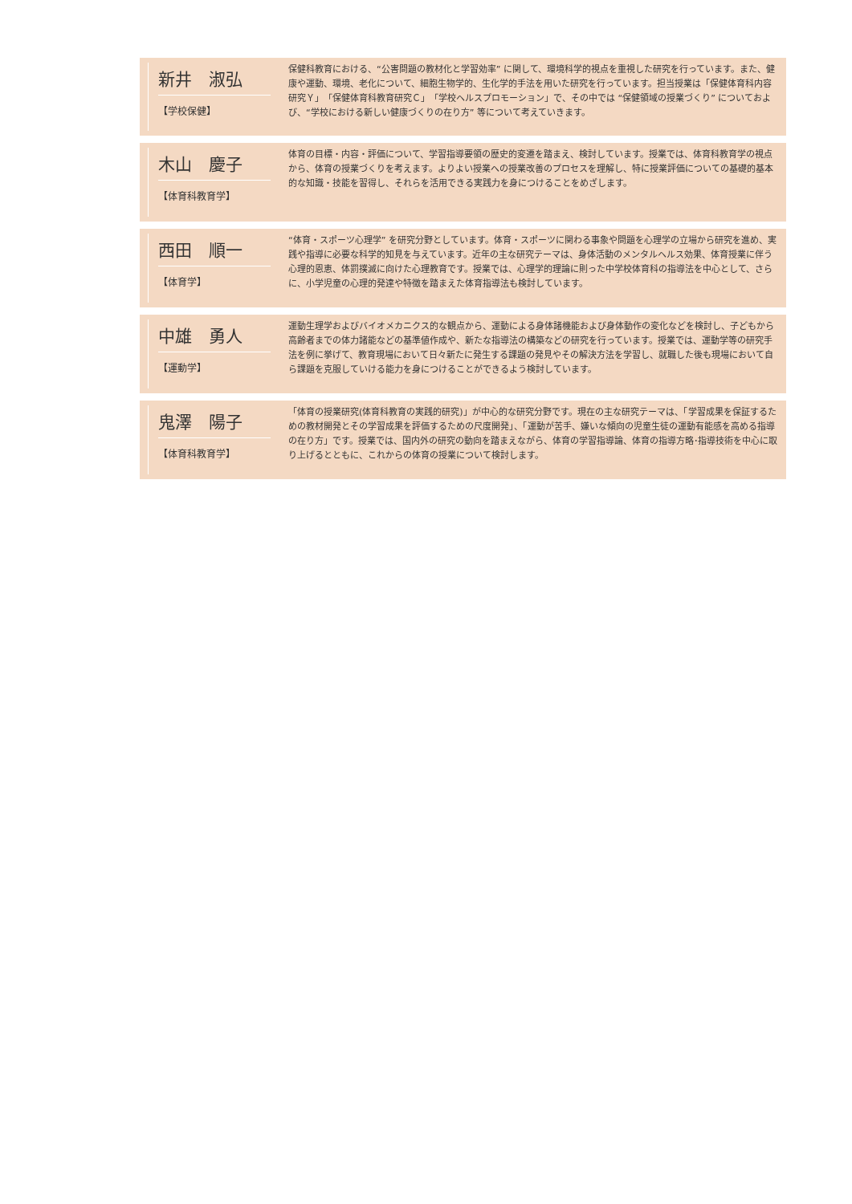新井　淑弘
【学校保健】
保健科教育における、“公害問題の教材化と学習効率” に関して、環境科学的視点を重視した研究を行っています。また、健康や運動、環境、老化について、細胞生物学的、生化学的手法を用いた研究を行っています。担当授業は「保健体育科内容研究Ｙ」「保健体育科教育研究Ｃ」「学校ヘルスプロモーション」で、その中では “保健領域の授業づくり” についておよび、“学校における新しい健康づくりの在り方” 等について考えていきます。
木山　慶子
【体育科教育学】
体育の目標・内容・評価について、学習指導要領の歴史的変遷を踏まえ、検討しています。授業では、体育科教育学の視点から、体育の授業づくりを考えます。よりよい授業への授業改善のプロセスを理解し、特に授業評価についての基礎的基本的な知識・技能を習得し、それらを活用できる実践力を身につけることをめざします。
西田　順一
【体育学】
“体育・スポーツ心理学” を研究分野としています。体育・スポーツに関わる事象や問題を心理学の立場から研究を進め、実践や指導に必要な科学的知見を与えています。近年の主な研究テーマは、身体活動のメンタルヘルス効果、体育授業に伴う心理的恩恵、体罰撲滅に向けた心理教育です。授業では、心理学的理論に則った中学校体育科の指導法を中心として、さらに、小学児童の心理的発達や特徴を踏まえた体育指導法も検討しています。
中雄　勇人
【運動学】
運動生理学およびバイオメカニクス的な観点から、運動による身体諸機能および身体動作の変化などを検討し、子どもから高齢者までの体力諸能などの基準値作成や、新たな指導法の構築などの研究を行っています。授業では、運動学等の研究手法を例に挙げて、教育現場において日々新たに発生する課題の発見やその解決方法を学習し、就職した後も現場において自ら課題を克服していける能力を身につけることができるよう検討しています。
鬼澤　陽子
【体育科教育学】
「体育の授業研究(体育科教育の実践的研究)」が中心的な研究分野です。現在の主な研究テーマは、「学習成果を保証するための教材開発とその学習成果を評価するための尺度開発」、「運動が苦手、嫌いな傾向の児童生徒の運動有能感を高める指導の在り方」です。授業では、国内外の研究の動向を踏まえながら、体育の学習指導論、体育の指導方略･指導技術を中心に取り上げるとともに、これからの体育の授業について検討します。